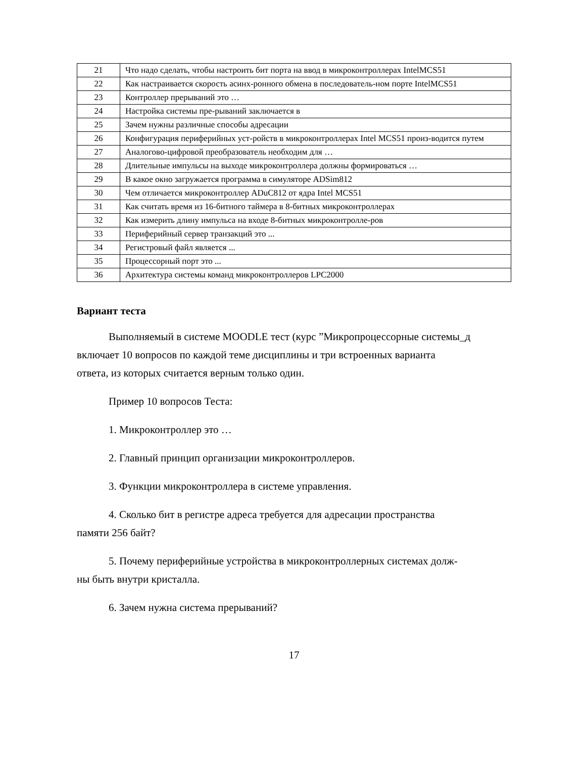| 21 | Что надо сделать, чтобы настроить бит порта на ввод в микроконтроллерах IntelMCS51 |
| 22 | Как настраивается скорость асинх-ронного обмена в последователь-ном порте IntelMCS51 |
| 23 | Контроллер прерываний это … |
| 24 | Настройка системы пре-рываний заключается в |
| 25 | Зачем нужны различные способы адресации |
| 26 | Конфигурация периферийных уст-ройств в микроконтроллерах Intel MCS51 произ-водится путем |
| 27 | Аналогово-цифровой преобразователь необходим для … |
| 28 | Длительные импульсы на выходе микроконтроллера должны формироваться … |
| 29 | В какое окно загружается программа в симуляторе ADSim812 |
| 30 | Чем отличается микроконтроллер ADuC812 от ядра Intel MCS51 |
| 31 | Как считать время из 16-битного таймера в 8-битных микроконтроллерах |
| 32 | Как измерить длину импульса на входе 8-битных микроконтролле-ров |
| 33 | Периферийный сервер транзакций это ... |
| 34 | Регистровый файл является ... |
| 35 | Процессорный порт это ... |
| 36 | Архитектура системы команд микроконтроллеров LPC2000 |
Вариант теста
Выполняемый в системе MOODLE тест (курс ”Микропроцессорные системы_д
включает 10 вопросов по каждой теме дисциплины и три встроенных варианта
ответа, из которых считается верным только один.
Пример 10 вопросов Теста:
1. Микроконтроллер это …
2. Главный принцип организации микроконтроллеров.
3. Функции микроконтроллера в системе управления.
4. Сколько бит в регистре адреса требуется для адресации пространства
памяти 256 байт?
5. Почему периферийные устройства в микроконтроллерных системах долж-
ны быть внутри кристалла.
6. Зачем нужна система прерываний?
17